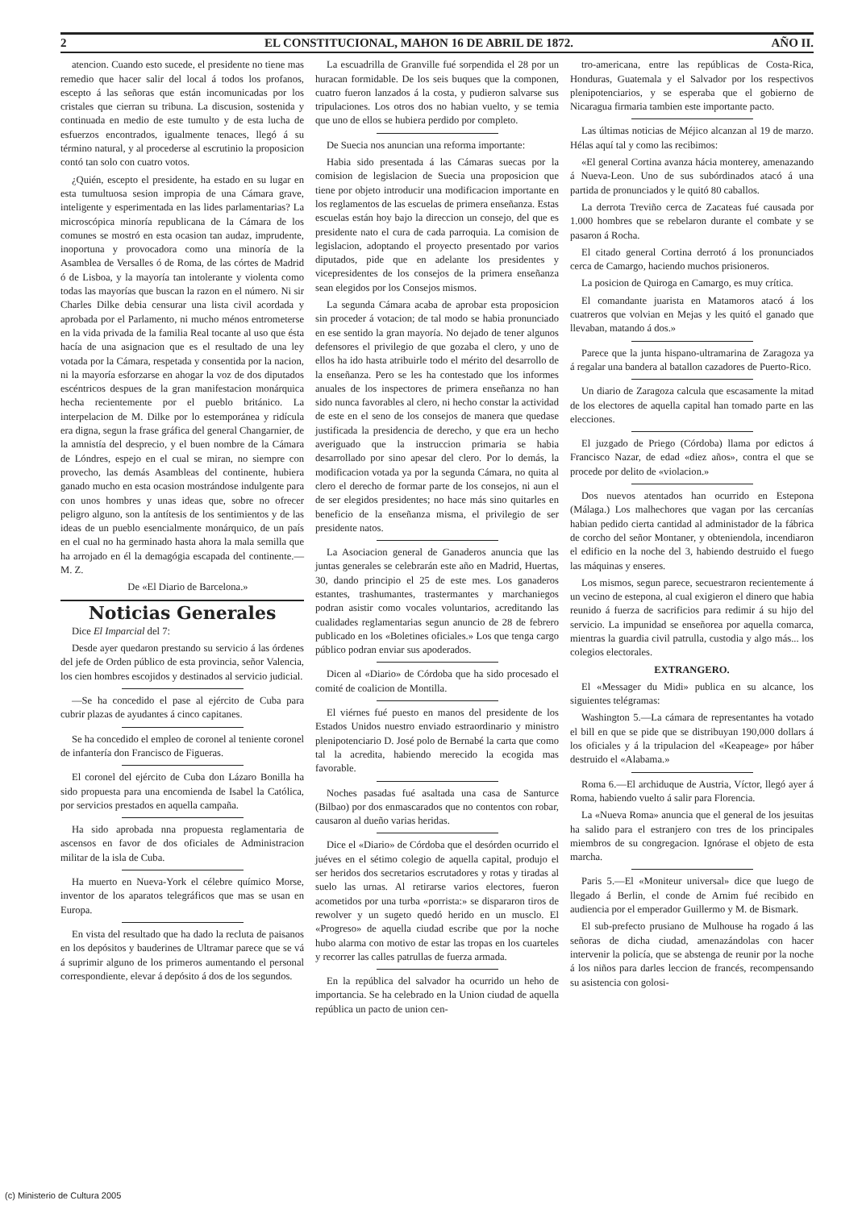2 EL CONSTITUCIONAL, MAHON 16 DE ABRIL DE 1872. AÑO II.
atencion. Cuando esto sucede, el presidente no tiene mas remedio que hacer salir del local á todos los profanos, escepto á las señoras que están incomunicadas por los cristales que cierran su tribuna. La discusion, sostenida y continuada en medio de este tumulto y de esta lucha de esfuerzos encontrados, igualmente tenaces, llegó á su término natural, y al procederse al escrutinio la proposicion contó tan solo con cuatro votos.
¿Quién, escepto el presidente, ha estado en su lugar en esta tumultuosa sesion impropia de una Cámara grave, inteligente y esperimentada en las lides parlamentarias? La microscópica minoría republicana de la Cámara de los comunes se mostró en esta ocasion tan audaz, imprudente, inoportuna y provocadora como una minoría de la Asamblea de Versalles ó de Roma, de las córtes de Madrid ó de Lisboa, y la mayoría tan intolerante y violenta como todas las mayorías que buscan la razon en el número. Ni sir Charles Dilke debia censurar una lista civil acordada y aprobada por el Parlamento, ni mucho ménos entrometerse en la vida privada de la familia Real tocante al uso que ésta hacía de una asignacion que es el resultado de una ley votada por la Cámara, respetada y consentida por la nacion, ni la mayoría esforzarse en ahogar la voz de dos diputados escéntricos despues de la gran manifestacion monárquica hecha recientemente por el pueblo británico. La interpelacion de M. Dilke por lo estemporánea y ridícula era digna, segun la frase gráfica del general Changarnier, de la amnistía del desprecio, y el buen nombre de la Cámara de Lóndres, espejo en el cual se miran, no siempre con provecho, las demás Asambleas del continente, hubiera ganado mucho en esta ocasion mostrándose indulgente para con unos hombres y unas ideas que, sobre no ofrecer peligro alguno, son la antítesis de los sentimientos y de las ideas de un pueblo esencialmente monárquico, de un país en el cual no ha germinado hasta ahora la mala semilla que ha arrojado en él la demagógia escapada del continente.—M. Z.
De «El Diario de Barcelona.»
Noticias Generales
Dice El Imparcial del 7:
Desde ayer quedaron prestando su servicio á las órdenes del jefe de Orden público de esta provincia, señor Valencia, los cien hombres escojidos y destinados al servicio judicial.
—Se ha concedido el pase al ejército de Cuba para cubrir plazas de ayudantes á cinco capitanes.
Se ha concedido el empleo de coronel al teniente coronel de infantería don Francisco de Figueras.
El coronel del ejército de Cuba don Lázaro Bonilla ha sido propuesta para una encomienda de Isabel la Católica, por servicios prestados en aquella campaña.
Ha sido aprobada nna propuesta reglamentaria de ascensos en favor de dos oficiales de Administracion militar de la isla de Cuba.
Ha muerto en Nueva-York el célebre químico Morse, inventor de los aparatos telegráficos que mas se usan en Europa.
En vista del resultado que ha dado la recluta de paisanos en los depósitos y bauderines de Ultramar parece que se vá á suprimir alguno de los primeros aumentando el personal correspondiente, elevar á depósito á dos de los segundos.
La escuadrilla de Granville fué sorpendida el 28 por un huracan formidable. De los seis buques que la componen, cuatro fueron lanzados á la costa, y pudieron salvarse sus tripulaciones. Los otros dos no habian vuelto, y se temia que uno de ellos se hubiera perdido por completo.
De Suecia nos anuncian una reforma importante:
Habia sido presentada á las Cámaras suecas por la comision de legislacion de Suecia una proposicion que tiene por objeto introducir una modificacion importante en los reglamentos de las escuelas de primera enseñanza. Estas escuelas están hoy bajo la direccion un consejo, del que es presidente nato el cura de cada parroquia. La comision de legislacion, adoptando el proyecto presentado por varios diputados, pide que en adelante los presidentes y vicepresidentes de los consejos de la primera enseñanza sean elegidos por los Consejos mismos.
La segunda Cámara acaba de aprobar esta proposicion sin proceder á votacion; de tal modo se habia pronunciado en ese sentido la gran mayoría. No dejado de tener algunos defensores el privilegio de que gozaba el clero, y uno de ellos ha ido hasta atribuirle todo el mérito del desarrollo de la enseñanza. Pero se les ha contestado que los informes anuales de los inspectores de primera enseñanza no han sido nunca favorables al clero, ni hecho constar la actividad de este en el seno de los consejos de manera que quedase justificada la presidencia de derecho, y que era un hecho averiguado que la instruccion primaria se habia desarrollado por sino apesar del clero. Por lo demás, la modificacion votada ya por la segunda Cámara, no quita al clero el derecho de formar parte de los consejos, ni aun el de ser elegidos presidentes; no hace más sino quitarles en beneficio de la enseñanza misma, el privilegio de ser presidente natos.
La Asociacion general de Ganaderos anuncia que las juntas generales se celebrarán este año en Madrid, Huertas, 30, dando principio el 25 de este mes. Los ganaderos estantes, trashumantes, trastermantes y marchaniegos podran asistir como vocales voluntarios, acreditando las cualidades reglamentarias segun anuncio de 28 de febrero publicado en los «Boletines oficiales.» Los que tenga cargo público podran enviar sus apoderados.
Dicen al «Diario» de Córdoba que ha sido procesado el comité de coalicion de Montilla.
El viérnes fué puesto en manos del presidente de los Estados Unidos nuestro enviado estraordinario y ministro plenipotenciario D. José polo de Bernabé la carta que como tal la acredita, habiendo merecido la ecogida mas favorable.
Noches pasadas fué asaltada una casa de Santurce (Bilbao) por dos enmascarados que no contentos con robar, causaron al dueño varias heridas.
Dice el «Diario» de Córdoba que el desórden ocurrido el juéves en el sétimo colegio de aquella capital, produjo el ser heridos dos secretarios escrutadores y rotas y tiradas al suelo las urnas. Al retirarse varios electores, fueron acometidos por una turba «porrista:» se dispararon tiros de rewolver y un sugeto quedó herido en un musclo. El «Progreso» de aquella ciudad escribe que por la noche hubo alarma con motivo de estar las tropas en los cuarteles y recorrer las calles patrullas de fuerza armada.
En la república del salvador ha ocurrido un heho de importancia. Se ha celebrado en la Union ciudad de aquella república un pacto de union cen-
tro-americana, entre las repúblicas de Costa-Rica, Honduras, Guatemala y el Salvador por los respectivos plenipotenciarios, y se esperaba que el gobierno de Nicaragua firmaria tambien este importante pacto.
Las últimas noticias de Méjico alcanzan al 19 de marzo. Hélas aquí tal y como las recibimos:
«El general Cortina avanza hácia monterey, amenazando á Nueva-Leon. Uno de sus subórdinados atacó á una partida de pronunciados y le quitó 80 caballos.
La derrota Treviño cerca de Zacateas fué causada por 1.000 hombres que se rebelaron durante el combate y se pasaron á Rocha.
El citado general Cortina derrotó á los pronunciados cerca de Camargo, haciendo muchos prisioneros.
La posicion de Quiroga en Camargo, es muy crítica.
El comandante juarista en Matamoros atacó á los cuatreros que volvian en Mejas y les quitó el ganado que llevaban, matando á dos.»
Parece que la junta hispano-ultramarina de Zaragoza ya á regalar una bandera al batallon cazadores de Puerto-Rico.
Un diario de Zaragoza calcula que escasamente la mitad de los electores de aquella capital han tomado parte en las elecciones.
El juzgado de Priego (Córdoba) llama por edictos á Francisco Nazar, de edad «diez años», contra el que se procede por delito de «violacion.»
Dos nuevos atentados han ocurrido en Estepona (Málaga.) Los malhechores que vagan por las cercanías habian pedido cierta cantidad al administador de la fábrica de corcho del señor Montaner, y obteniendola, incendiaron el edificio en la noche del 3, habiendo destruido el fuego las máquinas y enseres.
Los mismos, segun parece, secuestraron recientemente á un vecino de estepona, al cual exigieron el dinero que habia reunido á fuerza de sacrificios para redimir á su hijo del servicio. La impunidad se enseñorea por aquella comarca, mientras la guardia civil patrulla, custodia y algo más... los colegios electorales.
EXTRANGERO.
El «Messager du Midi» publica en su alcance, los siguientes telégramas:
Washington 5.—La cámara de representantes ha votado el bill en que se pide que se distribuyan 190,000 dollars á los oficiales y á la tripulacion del «Keapeage» por háber destruido el «Alabama.»
Roma 6.—El archiduque de Austria, Víctor, llegó ayer á Roma, habiendo vuelto á salir para Florencia.
La «Nueva Roma» anuncia que el general de los jesuitas ha salido para el estranjero con tres de los principales miembros de su congregacion. Ignórase el objeto de esta marcha.
Paris 5.—El «Moniteur universal» dice que luego de llegado á Berlin, el conde de Arnim fué recibido en audiencia por el emperador Guillermo y M. de Bismark.
El sub-prefecto prusiano de Mulhouse ha rogado á las señoras de dicha ciudad, amenazándolas con hacer intervenir la policía, que se abstenga de reunir por la noche á los niños para darles leccion de francés, recompensando su asistencia con golosi-
(c) Ministerio de Cultura 2005